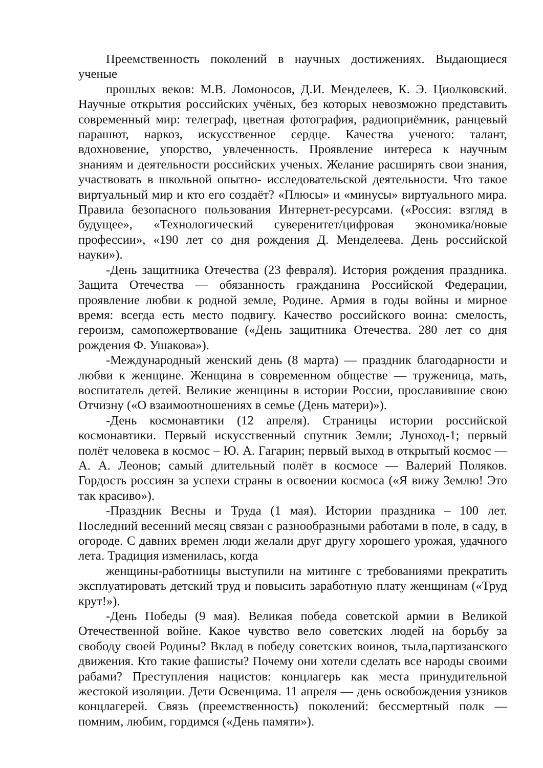Преемственность поколений в научных достижениях. Выдающиеся ученые
прошлых веков: М.В. Ломоносов, Д.И. Менделеев, К. Э. Циолковский. Научные открытия российских учёных, без которых невозможно представить современный мир: телеграф, цветная фотография, радиоприёмник, ранцевый парашют, наркоз, искусственное сердце. Качества ученого: талант, вдохновение, упорство, увлеченность. Проявление интереса к научным знаниям и деятельности российских ученых. Желание расширять свои знания, участвовать в школьной опытно- исследовательской деятельности. Что такое виртуальный мир и кто его создаёт? «Плюсы» и «минусы» виртуального мира. Правила безопасного пользования Интернет-ресурсами. («Россия: взгляд в будущее», «Технологический суверенитет/цифровая экономика/новые профессии», «190 лет со дня рождения Д. Менделеева. День российской науки»).
-День защитника Отечества (23 февраля). История рождения праздника. Защита Отечества — обязанность гражданина Российской Федерации, проявление любви к родной земле, Родине. Армия в годы войны и мирное время: всегда есть место подвигу. Качество российского воина: смелость, героизм, самопожертвование («День защитника Отечества. 280 лет со дня рождения Ф. Ушакова»).
-Международный женский день (8 марта) — праздник благодарности и любви к женщине. Женщина в современном обществе — труженица, мать, воспитатель детей. Великие женщины в истории России, прославившие свою Отчизну («О взаимоотношениях в семье (День матери)»).
-День космонавтики (12 апреля). Страницы истории российской космонавтики. Первый искусственный спутник Земли; Луноход-1; первый полёт человека в космос – Ю. А. Гагарин; первый выход в открытый космос — А. А. Леонов; самый длительный полёт в космосе — Валерий Поляков. Гордость россиян за успехи страны в освоении космоса («Я вижу Землю! Это так красиво»).
-Праздник Весны и Труда (1 мая). Истории праздника – 100 лет. Последний весенний месяц связан с разнообразными работами в поле, в саду, в огороде. С давних времен люди желали друг другу хорошего урожая, удачного лета. Традиция изменилась, когда
женщины-работницы выступили на митинге с требованиями прекратить эксплуатировать детский труд и повысить заработную плату женщинам («Труд крут!»).
-День Победы (9 мая). Великая победа советской армии в Великой Отечественной войне. Какое чувство вело советских людей на борьбу за свободу своей Родины? Вклад в победу советских воинов, тыла,партизанского движения. Кто такие фашисты? Почему они хотели сделать все народы своими рабами? Преступления нацистов: концлагерь как места принудительной жестокой изоляции. Дети Освенцима. 11 апреля — день освобождения узников концлагерей. Связь (преемственность) поколений: бессмертный полк — помним, любим, гордимся («День памяти»).